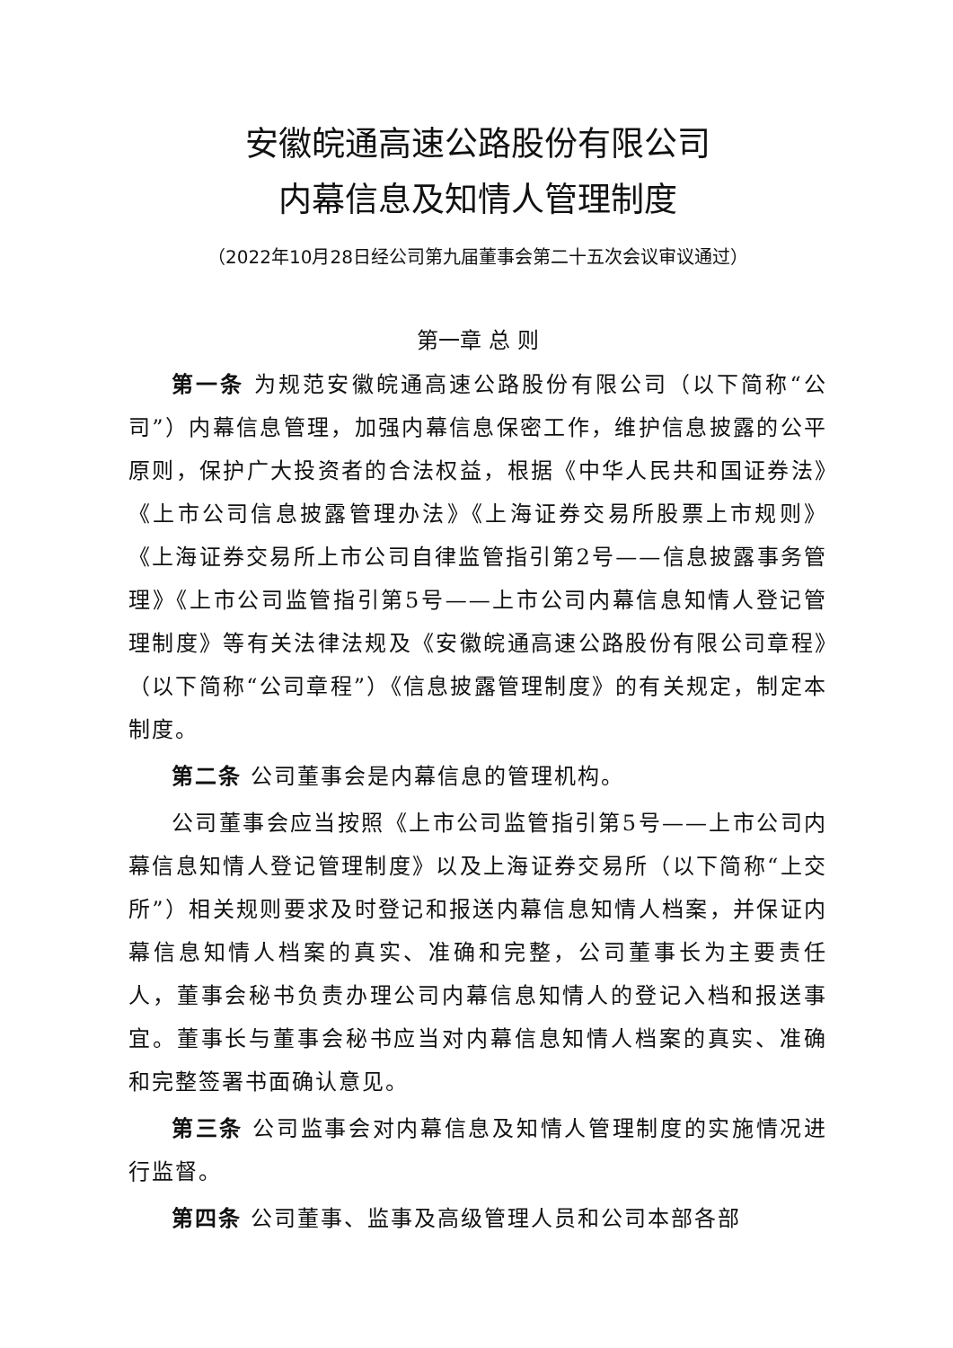安徽皖通高速公路股份有限公司
内幕信息及知情人管理制度
（2022年10月28日经公司第九届董事会第二十五次会议审议通过）
第一章 总 则
第一条 为规范安徽皖通高速公路股份有限公司（以下简称“公司”）内幕信息管理，加强内幕信息保密工作，维护信息披露的公平原则，保护广大投资者的合法权益，根据《中华人民共和国证券法》《上市公司信息披露管理办法》《上海证券交易所股票上市规则》《上海证券交易所上市公司自律监管指引第2号——信息披露事务管理》《上市公司监管指引第5号——上市公司内幕信息知情人登记管理制度》等有关法律法规及《安徽皖通高速公路股份有限公司章程》（以下简称“公司章程”）《信息披露管理制度》的有关规定，制定本制度。
第二条 公司董事会是内幕信息的管理机构。
公司董事会应当按照《上市公司监管指引第5号——上市公司内幕信息知情人登记管理制度》以及上海证券交易所（以下简称“上交所”）相关规则要求及时登记和报送内幕信息知情人档案，并保证内幕信息知情人档案的真实、准确和完整，公司董事长为主要责任人，董事会秘书负责办理公司内幕信息知情人的登记入档和报送事宜。董事长与董事会秘书应当对内幕信息知情人档案的真实、准确和完整签署书面确认意见。
第三条 公司监事会对内幕信息及知情人管理制度的实施情况进行监督。
第四条 公司董事、监事及高级管理人员和公司本部各部